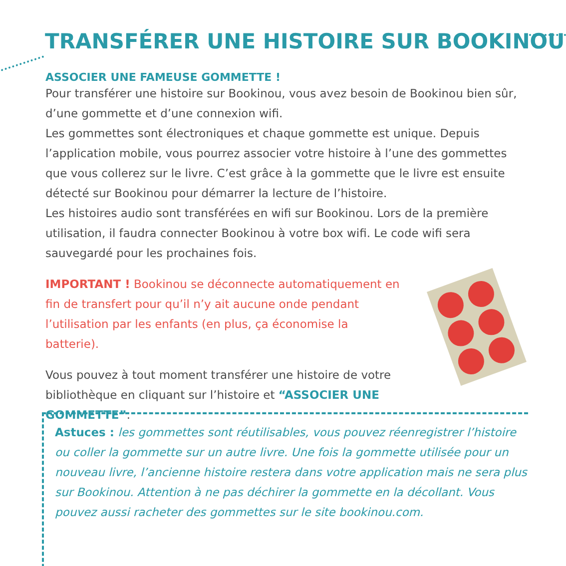TRANSFÉRER UNE HISTOIRE SUR BOOKINOU
ASSOCIER UNE FAMEUSE GOMMETTE !
Pour transférer une histoire sur Bookinou, vous avez besoin de Bookinou bien sûr, d’une gommette et d’une connexion wifi.
Les gommettes sont électroniques et chaque gommette est unique. Depuis l’application mobile, vous pourrez associer votre histoire à l’une des gommettes que vous collerez sur le livre. C’est grâce à la gommette que le livre est ensuite détecté sur Bookinou pour démarrer la lecture de l’histoire.
Les histoires audio sont transférées en wifi sur Bookinou. Lors de la première utilisation, il faudra connecter Bookinou à votre box wifi. Le code wifi sera sauvegardé pour les prochaines fois.
IMPORTANT ! Bookinou se déconnecte automatiquement en fin de transfert pour qu’il n’y ait aucune onde pendant l’utilisation par les enfants (en plus, ça économise la batterie).
Vous pouvez à tout moment transférer une histoire de votre bibliothèque en cliquant sur l’histoire et “ASSOCIER UNE GOMMETTE”.
Astuces : les gommettes sont réutilisables, vous pouvez réenregistrer l’histoire ou coller la gommette sur un autre livre. Une fois la gommette utilisée pour un nouveau livre, l’ancienne histoire restera dans votre application mais ne sera plus sur Bookinou. Attention à ne pas déchirer la gommette en la décollant. Vous pouvez aussi racheter des gommettes sur le site bookinou.com.